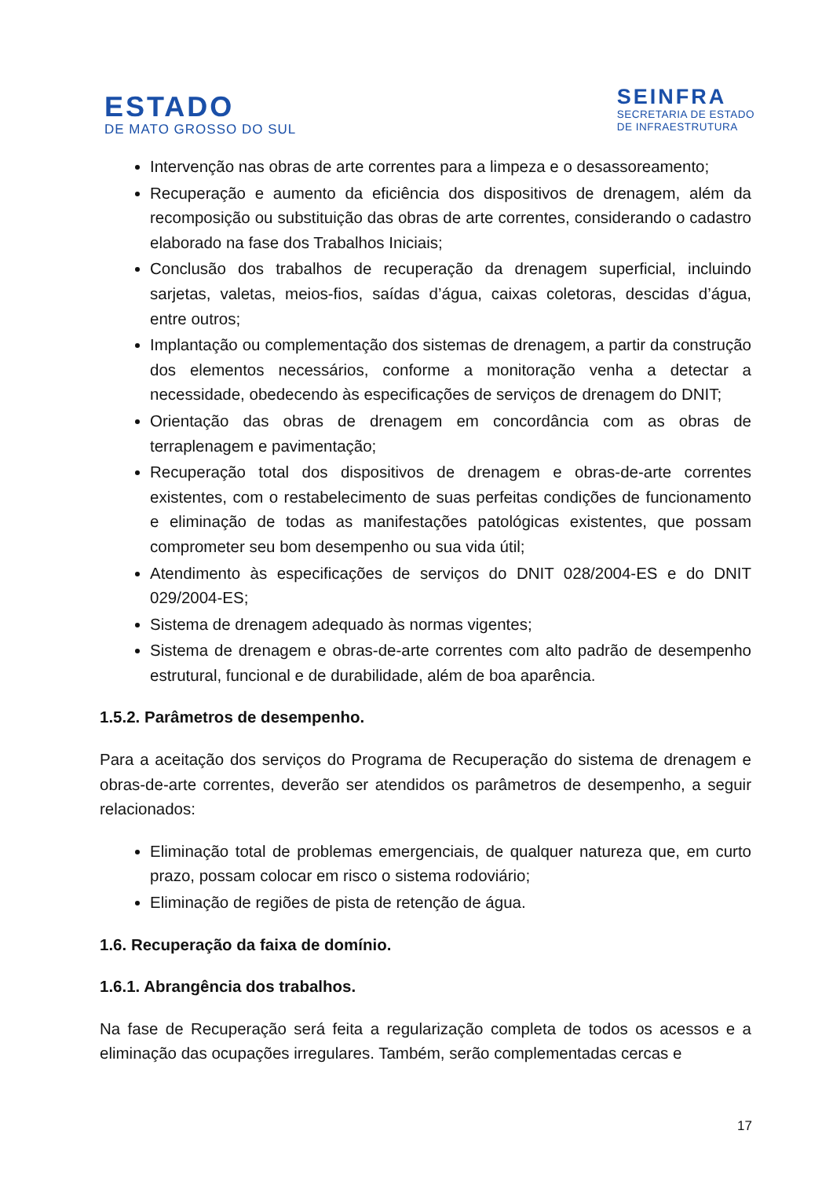ESTADO
DE MATO GROSSO DO SUL
SEINFRA
SECRETARIA DE ESTADO
DE INFRAESTRUTURA
Intervenção nas obras de arte correntes para a limpeza e o desassoreamento;
Recuperação e aumento da eficiência dos dispositivos de drenagem, além da recomposição ou substituição das obras de arte correntes, considerando o cadastro elaborado na fase dos Trabalhos Iniciais;
Conclusão dos trabalhos de recuperação da drenagem superficial, incluindo sarjetas, valetas, meios-fios, saídas d’água, caixas coletoras, descidas d’água, entre outros;
Implantação ou complementação dos sistemas de drenagem, a partir da construção dos elementos necessários, conforme a monitoração venha a detectar a necessidade, obedecendo às especificações de serviços de drenagem do DNIT;
Orientação das obras de drenagem em concordância com as obras de terraplenagem e pavimentação;
Recuperação total dos dispositivos de drenagem e obras-de-arte correntes existentes, com o restabelecimento de suas perfeitas condições de funcionamento e eliminação de todas as manifestações patológicas existentes, que possam comprometer seu bom desempenho ou sua vida útil;
Atendimento às especificações de serviços do DNIT 028/2004-ES e do DNIT 029/2004-ES;
Sistema de drenagem adequado às normas vigentes;
Sistema de drenagem e obras-de-arte correntes com alto padrão de desempenho estrutural, funcional e de durabilidade, além de boa aparência.
1.5.2. Parâmetros de desempenho.
Para a aceitação dos serviços do Programa de Recuperação do sistema de drenagem e obras-de-arte correntes, deverão ser atendidos os parâmetros de desempenho, a seguir relacionados:
Eliminação total de problemas emergenciais, de qualquer natureza que, em curto prazo, possam colocar em risco o sistema rodoviário;
Eliminação de regiões de pista de retenção de água.
1.6. Recuperação da faixa de domínio.
1.6.1. Abrangência dos trabalhos.
Na fase de Recuperação será feita a regularização completa de todos os acessos e a eliminação das ocupações irregulares. Também, serão complementadas cercas e
17